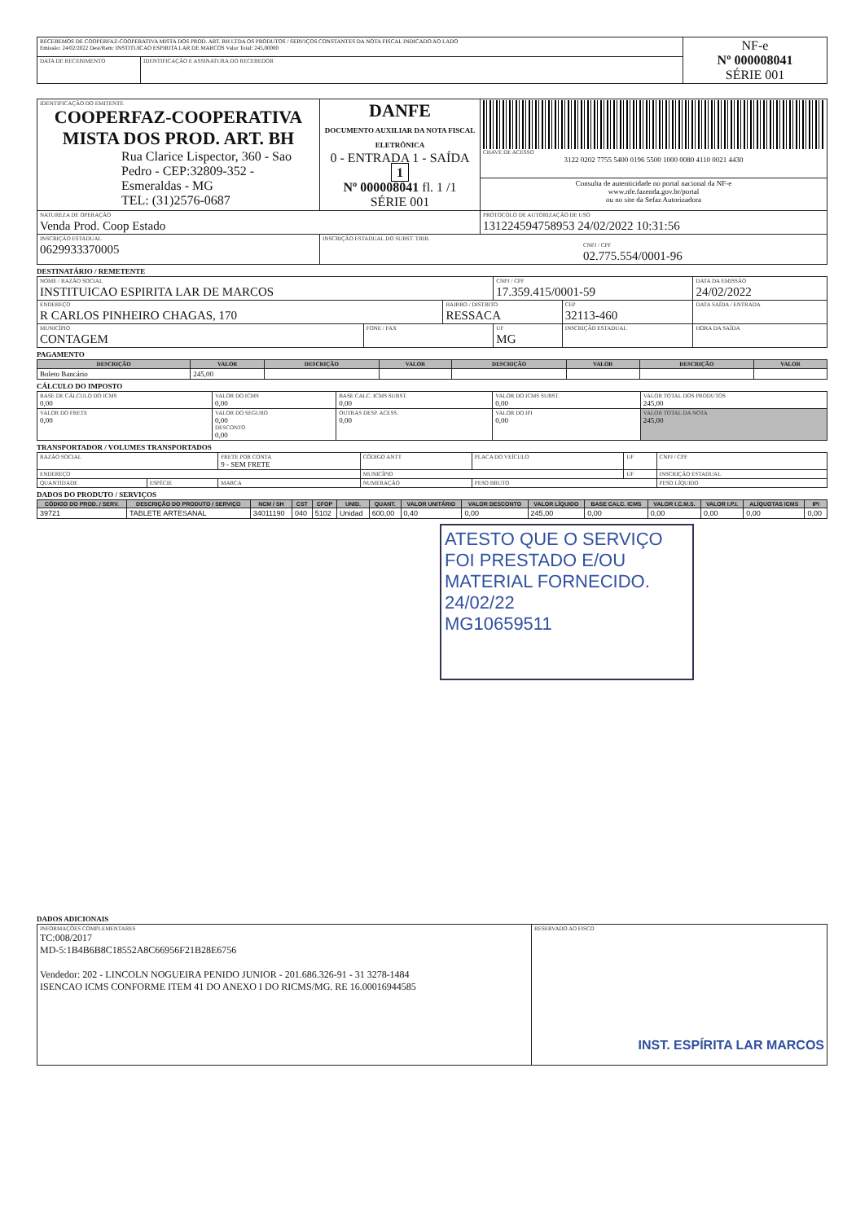| RECEBEMOS DE COOPERFAZ-COOPERATIVA MISTA DOS PROD. ART. BH LTDA OS PRODUTOS / SERVIÇOS CONSTANTES DA NOTA FISCAL INDICADO AO LADO Emissão: 24/02/2022 Dest/Rem: INSTITUICAO ESPIRITA LAR DE MARCOS Valor Total: 245,00000 | | NF-e Nº 000008041 SÉRIE 001 |
| DATA DE RECEBIMENTO | IDENTIFICAÇÃO E ASSINATURA DO RECEBEDOR | |
| IDENTIFICAÇÃO DO EMITENTE COOPERFAZ-COOPERATIVA MISTA DOS PROD. ART. BH Rua Clarice Lispector, 360 - Sao Pedro - CEP:32809-352 - Esmeraldas - MG TEL: (31)2576-0687 | DANFE DOCUMENTO AUXILIAR DA NOTA FISCAL ELETRÔNICA 0 - ENTRADA 1 - SAÍDA 1 Nº 000008041 fl. 1 /1 SÉRIE 001 | CHAVE DE ACESSO 3122 0202 7755 5400 0196 5500 1000 0080 4110 0021 4430 |
| | | Consulta de autenticidade no portal nacional da NF-e www.nfe.fazenda.gov.br/portal ou no site da Sefaz Autorizadora |
| NATUREZA DE OPERAÇÃO Venda Prod. Coop Estado | | PROTOCOLO DE AUTORIZAÇÃO DE USO 131224594758953 24/02/2022 10:31:56 |
| INSCRIÇÃO ESTADUAL 0629933370005 | INSCRIÇÃO ESTADUAL DO SUBST. TRIB. CNPJ / CPF 02.775.554/0001-96 | |
DESTINATÁRIO / REMETENTE
| NOME / RAZÃO SOCIAL INSTITUICAO ESPIRITA LAR DE MARCOS | | | CNPJ / CPF 17.359.415/0001-59 | | DATA DA EMISSÃO 24/02/2022 |
| ENDEREÇO R CARLOS PINHEIRO CHAGAS, 170 | | BAIRRO / DISTRITO RESSACA | | CEP 32113-460 | DATA SAÍDA / ENTRADA |
| MUNICÍPIO CONTAGEM | FONE / FAX | | UF MG | INSCRIÇÃO ESTADUAL | HORA DA SAÍDA |
PAGAMENTO
| DESCRIÇÃO | VALOR | DESCRIÇÃO | VALOR | DESCRIÇÃO | VALOR | DESCRIÇÃO | VALOR |
| --- | --- | --- | --- | --- | --- | --- | --- |
| Boleto Bancário | 245,00 | | | | | | |
CÁLCULO DO IMPOSTO
| BASE DE CÁLCULO DO ICMS 0,00 | VALOR DO ICMS 0,00 | BASE CALC. ICMS SUBST. 0,00 | VALOR DO ICMS SUBST. 0,00 | VALOR TOTAL DOS PRODUTOS 245,00 |
| VALOR DO FRETE 0,00 | VALOR DO SEGURO 0,00 DESCONTO 0,00 | OUTRAS DESP. ACESS. 0,00 | VALOR DO IPI 0,00 | VALOR TOTAL DA NOTA 245,00 |
TRANSPORTADOR / VOLUMES TRANSPORTADOS
| RAZÃO SOCIAL | | FRETE POR CONTA 9 - SEM FRETE | CÓDIGO ANTT | PLACA DO VEÍCULO | UF | CNPJ / CPF |
| ENDEREÇO | | | MUNICÍPIO | | UF | INSCRIÇÃO ESTADUAL |
| QUANTIDADE | ESPÉCIE | MARCA | NUMERAÇÃO | PESO BRUTO | | PESO LÍQUIDO |
DADOS DO PRODUTO / SERVIÇOS
| CÓDIGO DO PROD. / SERV. | DESCRIÇÃO DO PRODUTO / SERVIÇO | NCM / SH | CST | CFOP | UNID. | QUANT. | VALOR UNITÁRIO | VALOR DESCONTO | VALOR LÍQUIDO | BASE CALC. ICMS | VALOR I.C.M.S. | VALOR I.P.I. | ALÍQUOTAS ICMS | IPI |
| --- | --- | --- | --- | --- | --- | --- | --- | --- | --- | --- | --- | --- | --- | --- |
| 39721 | TABLETE ARTESANAL | 34011190 | 040 | 5102 | Unidad | 600,00 | 0,40 | 0,00 | 245,00 | 0,00 | 0,00 | 0,00 | 0,00 | 0,00 |
ATESTO QUE O SERVIÇO FOI PRESTADO E/OU MATERIAL FORNECIDO. 24/02/22
MG10659511
DADOS ADICIONAIS
| INFORMAÇÕES COMPLEMENTARES TC:008/2017 MD-5:1B4B6B8C18552A8C66956F21B28E6756 Vendedor: 202 - LINCOLN NOGUEIRA PENIDO JUNIOR - 201.686.326-91 - 31 3278-1484 ISENCAO ICMS CONFORME ITEM 41 DO ANEXO I DO RICMS/MG. RE 16.00016944585 | RESERVADO AO FISCO INST. ESPÍRITA LAR MARCOS |